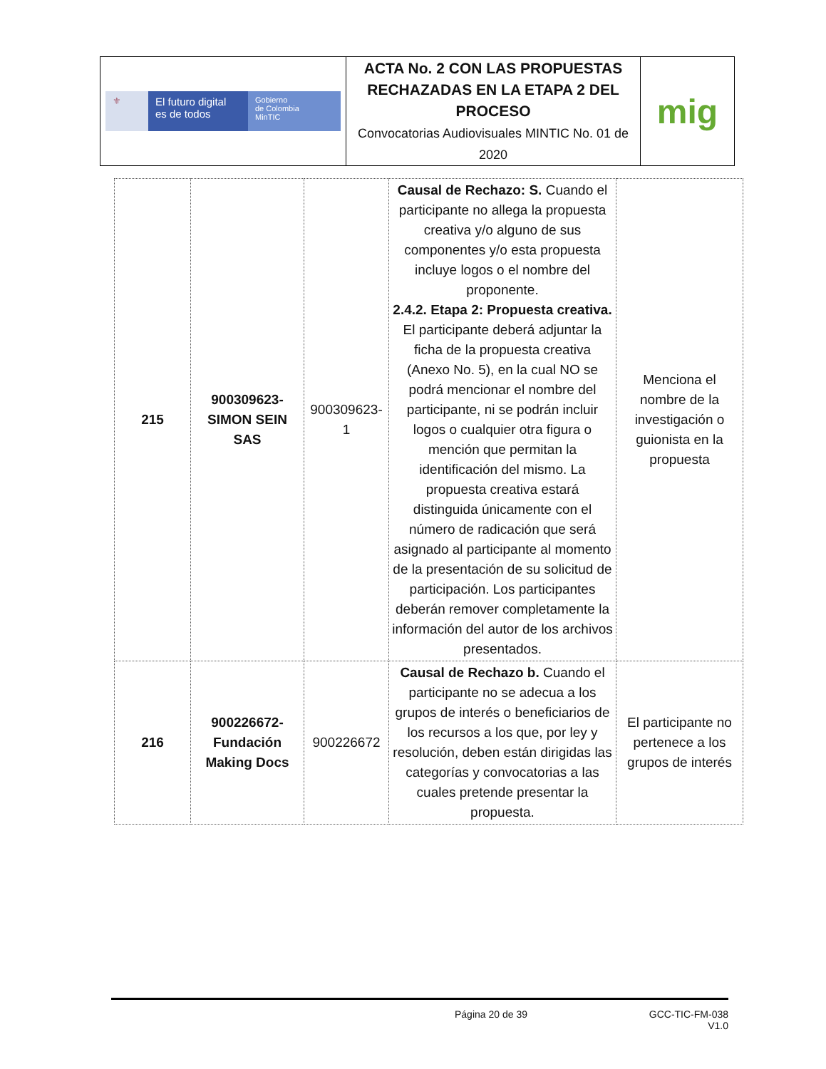| ⚜ El futuro digital es de todos Gobierno de Colombia MinTIC | ACTA No. 2 CON LAS PROPUESTAS RECHAZADAS EN LA ETAPA 2 DEL PROCESO Convocatorias Audiovisuales MINTIC No. 01 de 2020 | mig |
| 215 | 900309623-SIMON SEIN SAS | 900309623-1 | Causal de Rechazo: S. Cuando el participante no allega la propuesta creativa y/o alguno de sus componentes y/o esta propuesta incluye logos o el nombre del proponente. 2.4.2. Etapa 2: Propuesta creativa. El participante deberá adjuntar la ficha de la propuesta creativa (Anexo No. 5), en la cual NO se podrá mencionar el nombre del participante, ni se podrán incluir logos o cualquier otra figura o mención que permitan la identificación del mismo. La propuesta creativa estará distinguida únicamente con el número de radicación que será asignado al participante al momento de la presentación de su solicitud de participación. Los participantes deberán remover completamente la información del autor de los archivos presentados. | Menciona el nombre de la investigación o guionista en la propuesta |
| 216 | 900226672-Fundación Making Docs | 900226672 | Causal de Rechazo b. Cuando el participante no se adecua a los grupos de interés o beneficiarios de los recursos a los que, por ley y resolución, deben están dirigidas las categorías y convocatorias a las cuales pretende presentar la propuesta. | El participante no pertenece a los grupos de interés |
Página 20 de 39 GCC-TIC-FM-038
V1.0